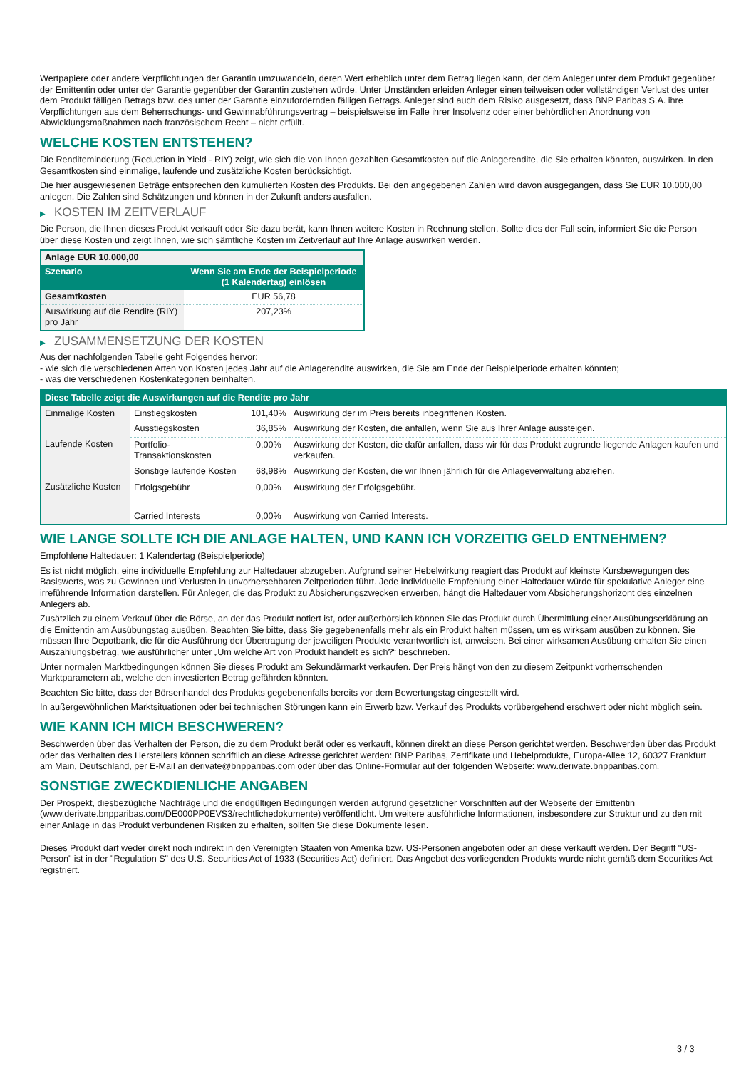Wertpapiere oder andere Verpflichtungen der Garantin umzuwandeln, deren Wert erheblich unter dem Betrag liegen kann, der dem Anleger unter dem Produkt gegenüber der Emittentin oder unter der Garantie gegenüber der Garantin zustehen würde. Unter Umständen erleiden Anleger einen teilweisen oder vollständigen Verlust des unter dem Produkt fälligen Betrags bzw. des unter der Garantie einzufordernden fälligen Betrags. Anleger sind auch dem Risiko ausgesetzt, dass BNP Paribas S.A. ihre Verpflichtungen aus dem Beherrschungs- und Gewinnabführungsvertrag – beispielsweise im Falle ihrer Insolvenz oder einer behördlichen Anordnung von Abwicklungsmaßnahmen nach französischem Recht – nicht erfüllt.
WELCHE KOSTEN ENTSTEHEN?
Die Renditeminderung (Reduction in Yield - RIY) zeigt, wie sich die von Ihnen gezahlten Gesamtkosten auf die Anlagerendite, die Sie erhalten könnten, auswirken. In den Gesamtkosten sind einmalige, laufende und zusätzliche Kosten berücksichtigt.
Die hier ausgewiesenen Beträge entsprechen den kumulierten Kosten des Produkts. Bei den angegebenen Zahlen wird davon ausgegangen, dass Sie EUR 10.000,00 anlegen. Die Zahlen sind Schätzungen und können in der Zukunft anders ausfallen.
▶ KOSTEN IM ZEITVERLAUF
Die Person, die Ihnen dieses Produkt verkauft oder Sie dazu berät, kann Ihnen weitere Kosten in Rechnung stellen. Sollte dies der Fall sein, informiert Sie die Person über diese Kosten und zeigt Ihnen, wie sich sämtliche Kosten im Zeitverlauf auf Ihre Anlage auswirken werden.
| Anlage EUR 10.000,00 | |
| Szenario | Wenn Sie am Ende der Beispielperiode (1 Kalendertag) einlösen |
| Gesamtkosten | EUR 56,78 |
| Auswirkung auf die Rendite (RIY) pro Jahr | 207,23% |
▶ ZUSAMMENSETZUNG DER KOSTEN
Aus der nachfolgenden Tabelle geht Folgendes hervor:
- wie sich die verschiedenen Arten von Kosten jedes Jahr auf die Anlagerendite auswirken, die Sie am Ende der Beispielperiode erhalten könnten;
- was die verschiedenen Kostenkategorien beinhalten.
| Diese Tabelle zeigt die Auswirkungen auf die Rendite pro Jahr | | | |
| Einmalige Kosten | Einstiegskosten | 101,40% | Auswirkung der im Preis bereits inbegriffenen Kosten. |
| | Ausstiegskosten | 36,85% | Auswirkung der Kosten, die anfallen, wenn Sie aus Ihrer Anlage aussteigen. |
| Laufende Kosten | Portfolio-Transaktionskosten | 0,00% | Auswirkung der Kosten, die dafür anfallen, dass wir für das Produkt zugrunde liegende Anlagen kaufen und verkaufen. |
| | Sonstige laufende Kosten | 68,98% | Auswirkung der Kosten, die wir Ihnen jährlich für die Anlageverwaltung abziehen. |
| Zusätzliche Kosten | Erfolgsgebühr | 0,00% | Auswirkung der Erfolgsgebühr. |
| | Carried Interests | 0,00% | Auswirkung von Carried Interests. |
WIE LANGE SOLLTE ICH DIE ANLAGE HALTEN, UND KANN ICH VORZEITIG GELD ENTNEHMEN?
Empfohlene Haltedauer: 1 Kalendertag (Beispielperiode)
Es ist nicht möglich, eine individuelle Empfehlung zur Haltedauer abzugeben. Aufgrund seiner Hebelwirkung reagiert das Produkt auf kleinste Kursbewegungen des Basiswerts, was zu Gewinnen und Verlusten in unvorhersehbaren Zeitperioden führt. Jede individuelle Empfehlung einer Haltedauer würde für spekulative Anleger eine irreführende Information darstellen. Für Anleger, die das Produkt zu Absicherungszwecken erwerben, hängt die Haltedauer vom Absicherungshorizont des einzelnen Anlegers ab.
Zusätzlich zu einem Verkauf über die Börse, an der das Produkt notiert ist, oder außerbörslich können Sie das Produkt durch Übermittlung einer Ausübungserklärung an die Emittentin am Ausübungstag ausüben. Beachten Sie bitte, dass Sie gegebenenfalls mehr als ein Produkt halten müssen, um es wirksam ausüben zu können. Sie müssen Ihre Depotbank, die für die Ausführung der Übertragung der jeweiligen Produkte verantwortlich ist, anweisen. Bei einer wirksamen Ausübung erhalten Sie einen Auszahlungsbetrag, wie ausführlicher unter „Um welche Art von Produkt handelt es sich?“ beschrieben.
Unter normalen Marktbedingungen können Sie dieses Produkt am Sekundärmarkt verkaufen. Der Preis hängt von den zu diesem Zeitpunkt vorherrschenden Marktparametern ab, welche den investierten Betrag gefährden könnten.
Beachten Sie bitte, dass der Börsenhandel des Produkts gegebenenfalls bereits vor dem Bewertungstag eingestellt wird.
In außergewöhnlichen Marktsituationen oder bei technischen Störungen kann ein Erwerb bzw. Verkauf des Produkts vorübergehend erschwert oder nicht möglich sein.
WIE KANN ICH MICH BESCHWEREN?
Beschwerden über das Verhalten der Person, die zu dem Produkt berät oder es verkauft, können direkt an diese Person gerichtet werden. Beschwerden über das Produkt oder das Verhalten des Herstellers können schriftlich an diese Adresse gerichtet werden: BNP Paribas, Zertifikate und Hebelprodukte, Europa-Allee 12, 60327 Frankfurt am Main, Deutschland, per E-Mail an derivate@bnpparibas.com oder über das Online-Formular auf der folgenden Webseite: www.derivate.bnpparibas.com.
SONSTIGE ZWECKDIENLICHE ANGABEN
Der Prospekt, diesbezügliche Nachträge und die endgültigen Bedingungen werden aufgrund gesetzlicher Vorschriften auf der Webseite der Emittentin (www.derivate.bnpparibas.com/DE000PP0EVS3/rechtlichedokumente) veröffentlicht. Um weitere ausführliche Informationen, insbesondere zur Struktur und zu den mit einer Anlage in das Produkt verbundenen Risiken zu erhalten, sollten Sie diese Dokumente lesen.
Dieses Produkt darf weder direkt noch indirekt in den Vereinigten Staaten von Amerika bzw. US-Personen angeboten oder an diese verkauft werden. Der Begriff "US-Person" ist in der "Regulation S" des U.S. Securities Act of 1933 (Securities Act) definiert. Das Angebot des vorliegenden Produkts wurde nicht gemäß dem Securities Act registriert.
3 / 3